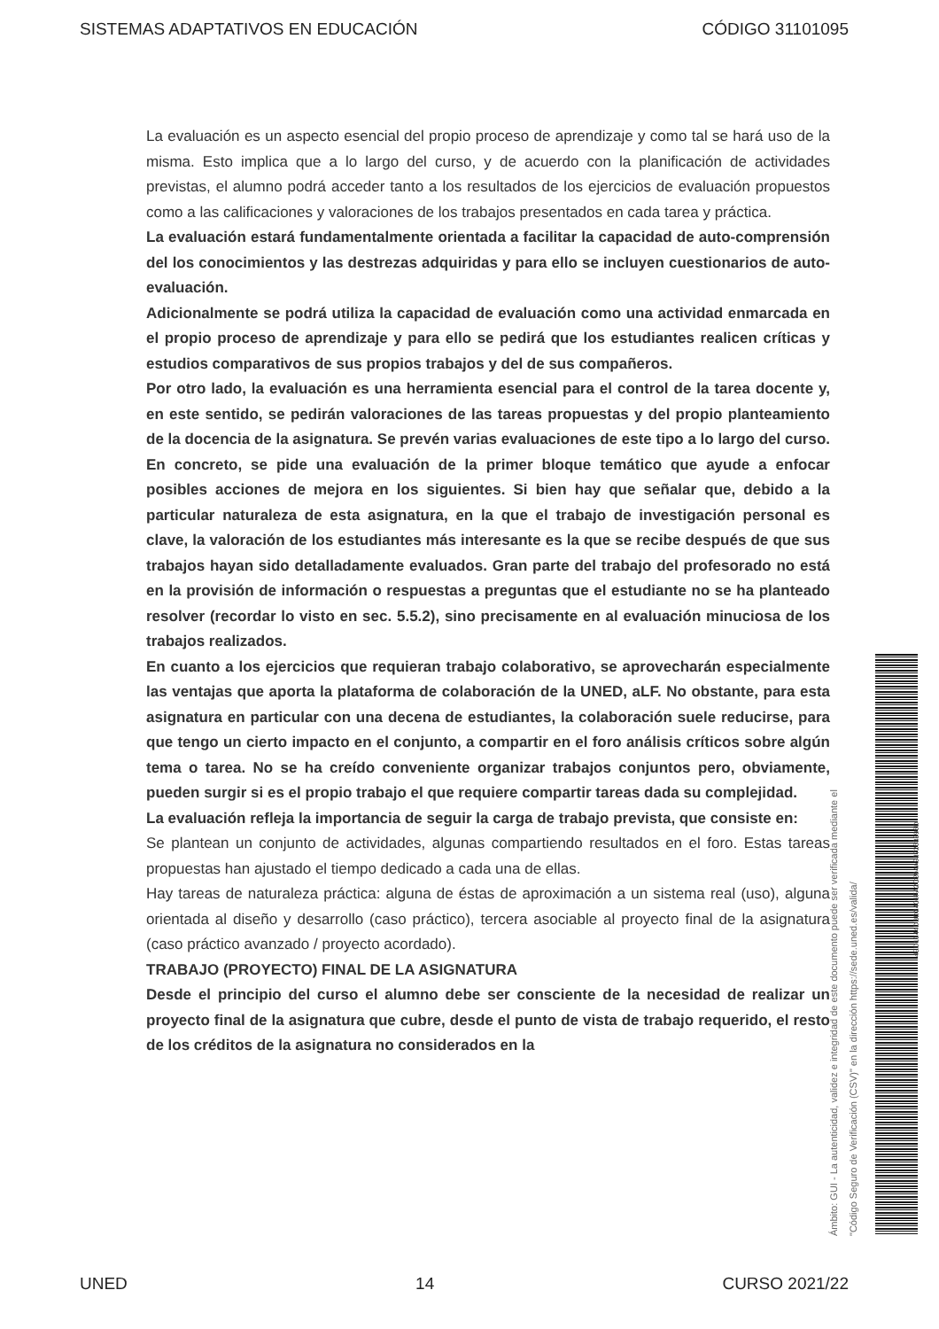SISTEMAS ADAPTATIVOS EN EDUCACIÓN CÓDIGO 31101095
La evaluación es un aspecto esencial del propio proceso de aprendizaje y como tal se hará uso de la misma. Esto implica que a lo largo del curso, y de acuerdo con la planificación de actividades previstas, el alumno podrá acceder tanto a los resultados de los ejercicios de evaluación propuestos como a las calificaciones y valoraciones de los trabajos presentados en cada tarea y práctica.
La evaluación estará fundamentalmente orientada a facilitar la capacidad de auto-comprensión del los conocimientos y las destrezas adquiridas y para ello se incluyen cuestionarios de auto-evaluación.
Adicionalmente se podrá utiliza la capacidad de evaluación como una actividad enmarcada en el propio proceso de aprendizaje y para ello se pedirá que los estudiantes realicen críticas y estudios comparativos de sus propios trabajos y del de sus compañeros.
Por otro lado, la evaluación es una herramienta esencial para el control de la tarea docente y, en este sentido, se pedirán valoraciones de las tareas propuestas y del propio planteamiento de la docencia de la asignatura. Se prevén varias evaluaciones de este tipo a lo largo del curso. En concreto, se pide una evaluación de la primer bloque temático que ayude a enfocar posibles acciones de mejora en los siguientes. Si bien hay que señalar que, debido a la particular naturaleza de esta asignatura, en la que el trabajo de investigación personal es clave, la valoración de los estudiantes más interesante es la que se recibe después de que sus trabajos hayan sido detalladamente evaluados. Gran parte del trabajo del profesorado no está en la provisión de información o respuestas a preguntas que el estudiante no se ha planteado resolver (recordar lo visto en sec. 5.5.2), sino precisamente en al evaluación minuciosa de los trabajos realizados.
En cuanto a los ejercicios que requieran trabajo colaborativo, se aprovecharán especialmente las ventajas que aporta la plataforma de colaboración de la UNED, aLF. No obstante, para esta asignatura en particular con una decena de estudiantes, la colaboración suele reducirse, para que tengo un cierto impacto en el conjunto, a compartir en el foro análisis críticos sobre algún tema o tarea. No se ha creído conveniente organizar trabajos conjuntos pero, obviamente, pueden surgir si es el propio trabajo el que requiere compartir tareas dada su complejidad.
La evaluación refleja la importancia de seguir la carga de trabajo prevista, que consiste en:
Se plantean un conjunto de actividades, algunas compartiendo resultados en el foro. Estas tareas propuestas han ajustado el tiempo dedicado a cada una de ellas.
Hay tareas de naturaleza práctica: alguna de éstas de aproximación a un sistema real (uso), alguna orientada al diseño y desarrollo (caso práctico), tercera asociable al proyecto final de la asignatura (caso práctico avanzado / proyecto acordado).
TRABAJO (PROYECTO) FINAL DE LA ASIGNATURA
Desde el principio del curso el alumno debe ser consciente de la necesidad de realizar un proyecto final de la asignatura que cubre, desde el punto de vista de trabajo requerido, el resto de los créditos de la asignatura no considerados en la
Ámbito: GUI - La autenticidad, validez e integridad de este documento puede ser verificada mediante el
"Código Seguro de Verificación (CSV)" en la dirección https://sede.uned.es/valida/
4ED1344DBD2406FA2C294A987263896D
UNED 14 CURSO 2021/22